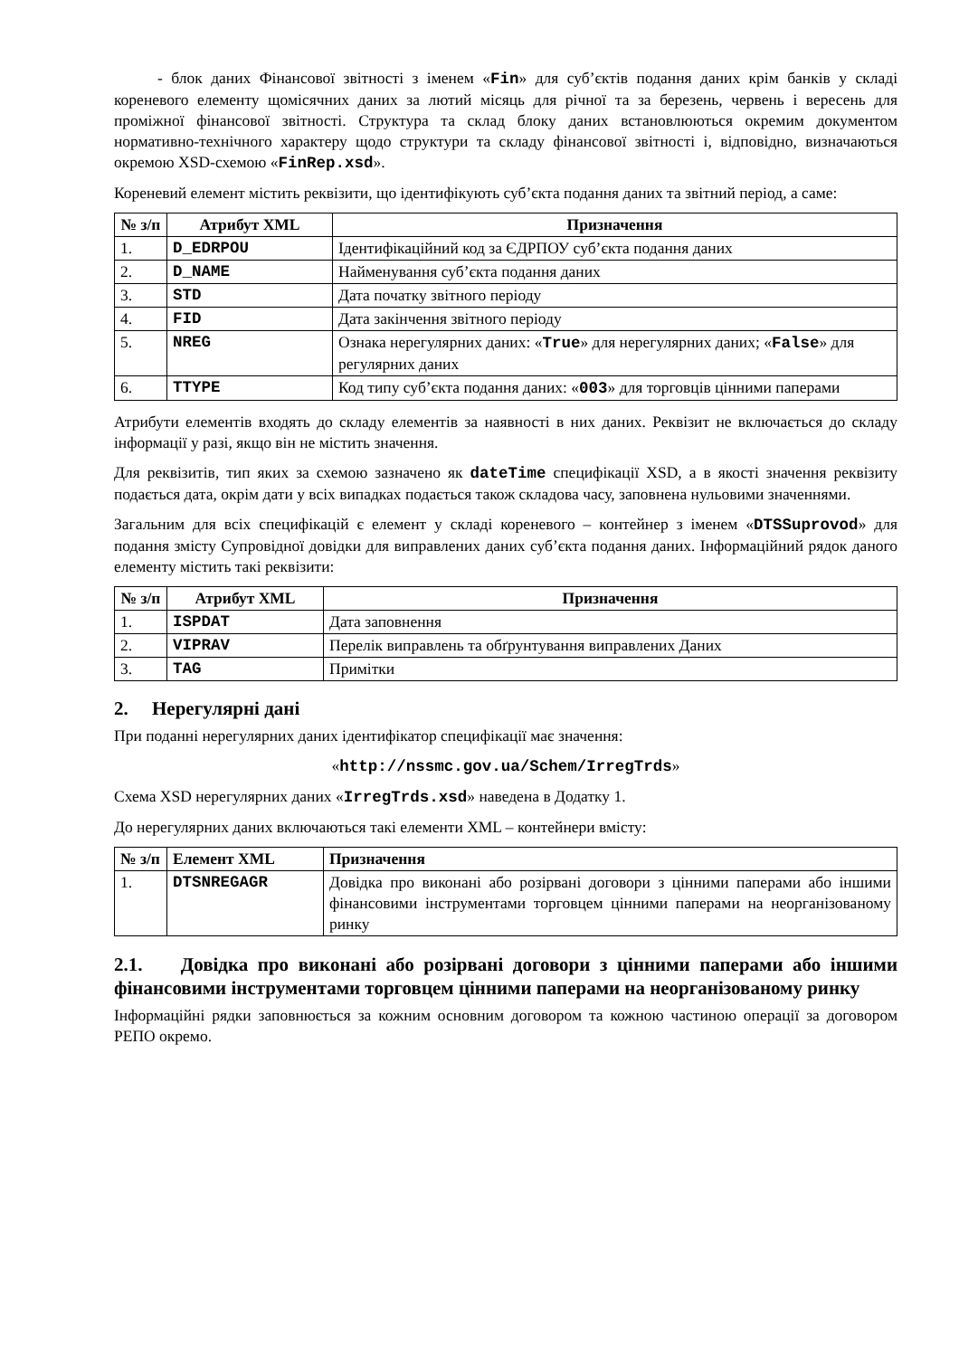- блок даних Фінансової звітності з іменем «Fin» для суб’єктів подання даних крім банків у складі кореневого елементу щомісячних даних за лютий місяць для річної та за березень, червень і вересень для проміжної фінансової звітності. Структура та склад блоку даних встановлюються окремим документом нормативно-технічного характеру щодо структури та складу фінансової звітності і, відповідно, визначаються окремою XSD-схемою «FinRep.xsd».
Кореневий елемент містить реквізити, що ідентифікують суб’єкта подання даних та звітний період, а саме:
| № з/п | Атрибут XML | Призначення |
| --- | --- | --- |
| 1. | D_EDRPOU | Ідентифікаційний код за ЄДРПОУ суб’єкта подання даних |
| 2. | D_NAME | Найменування суб’єкта подання даних |
| 3. | STD | Дата початку звітного періоду |
| 4. | FID | Дата закінчення звітного періоду |
| 5. | NREG | Ознака нерегулярних даних: « True » для нерегулярних даних; « False » для регулярних даних |
| 6. | TTYPE | Код типу суб’єкта подання даних: « 003 » для торговців цінними паперами |
Атрибути елементів входять до складу елементів за наявності в них даних. Реквізит не включається до складу інформації у разі, якщо він не містить значення.
Для реквізитів, тип яких за схемою зазначено як dateTime специфікації XSD, а в якості значення реквізиту подається дата, окрім дати у всіх випадках подається також складова часу, заповнена нульовими значеннями.
Загальним для всіх специфікацій є елемент у складі кореневого – контейнер з іменем «DTSSuprovod» для подання змісту Супровідної довідки для виправлених даних суб’єкта подання даних. Інформаційний рядок даного елементу містить такі реквізити:
| № з/п | Атрибут XML | Призначення |
| --- | --- | --- |
| 1. | ISPDAT | Дата заповнення |
| 2. | VIPRAV | Перелік виправлень та обґрунтування виправлених Даних |
| 3. | TAG | Примітки |
2. Нерегулярні дані
При поданні нерегулярних даних ідентифікатор специфікації має значення:
«http://nssmc.gov.ua/Schem/IrregTrds»
Схема XSD нерегулярних даних «IrregTrds.xsd» наведена в Додатку 1.
До нерегулярних даних включаються такі елементи XML – контейнери вмісту:
| № з/п | Елемент XML | Призначення |
| --- | --- | --- |
| 1. | DTSNREGAGR | Довідка про виконані або розірвані договори з цінними паперами або іншими фінансовими інструментами торговцем цінними паперами на неорганізованому ринку |
2.1. Довідка про виконані або розірвані договори з цінними паперами або іншими фінансовими інструментами торговцем цінними паперами на неорганізованому ринку
Інформаційні рядки заповнюється за кожним основним договором та кожною частиною операції за договором РЕПО окремо.